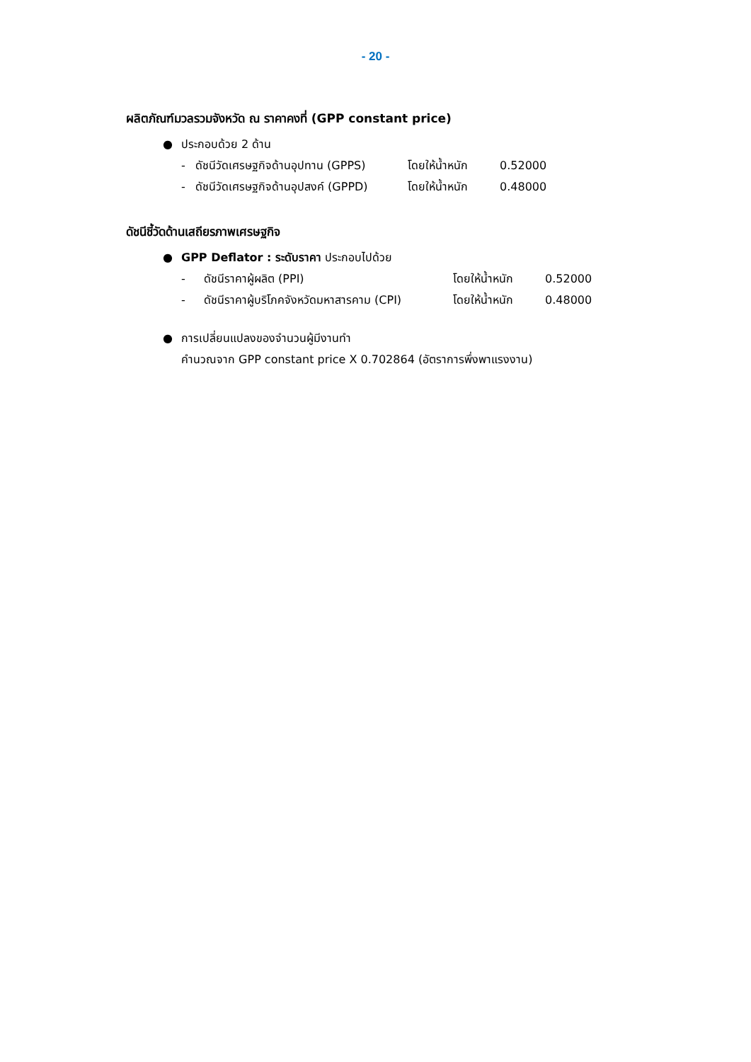- 20 -
ผลิตภัณฑ์มวลรวมจังหวัด ณ ราคาคงที่ (GPP constant price)
● ประกอบด้วย 2 ด้าน
- ดัชนีวัดเศรษฐกิจด้านอุปทาน (GPPS) โดยให้น้ำหนัก 0.52000
- ดัชนีวัดเศรษฐกิจด้านอุปสงค์ (GPPD) โดยให้น้ำหนัก 0.48000
ดัชนีชี้วัดด้านเสถียรภาพเศรษฐกิจ
● GPP Deflator : ระดับราคา ประกอบไปด้วย
- ดัชนีราคาผู้ผลิต (PPI) โดยให้น้ำหนัก 0.52000
- ดัชนีราคาผู้บริโภคจังหวัดมหาสารคาม (CPI) โดยให้น้ำหนัก 0.48000
● การเปลี่ยนแปลงของจำนวนผู้มีงานทำ
คำนวณจาก GPP constant price X 0.702864 (อัตราการพึ่งพาแรงงาน)